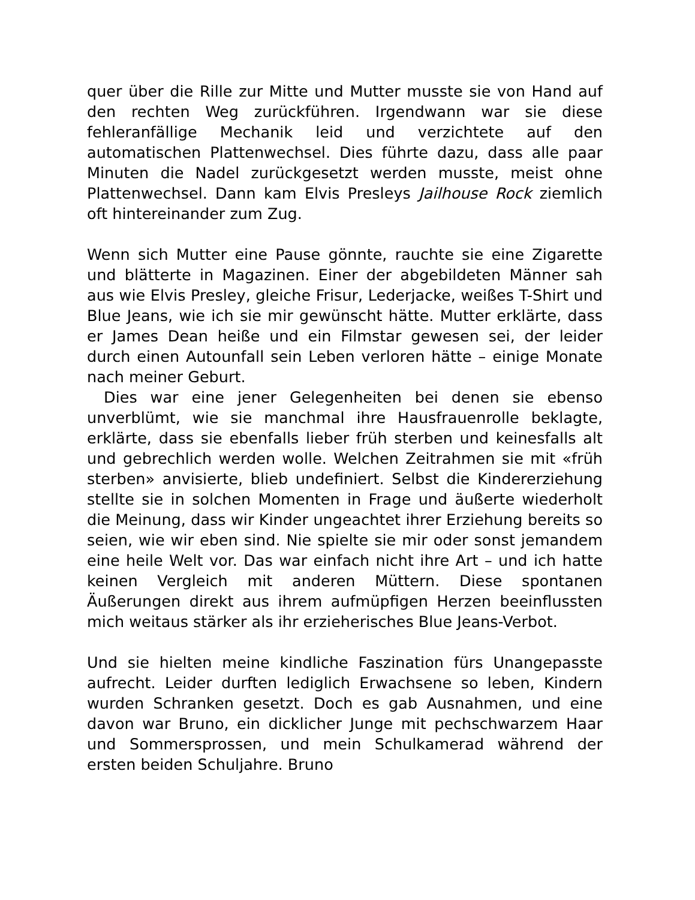quer über die Rille zur Mitte und Mutter musste sie von Hand auf den rechten Weg zurückführen. Irgendwann war sie diese fehleranfällige Mechanik leid und verzichtete auf den automatischen Plattenwechsel. Dies führte dazu, dass alle paar Minuten die Nadel zurückgesetzt werden musste, meist ohne Plattenwechsel. Dann kam Elvis Presleys Jailhouse Rock ziemlich oft hintereinander zum Zug.
Wenn sich Mutter eine Pause gönnte, rauchte sie eine Zigarette und blätterte in Magazinen. Einer der abgebildeten Männer sah aus wie Elvis Presley, gleiche Frisur, Lederjacke, weißes T-Shirt und Blue Jeans, wie ich sie mir gewünscht hätte. Mutter erklärte, dass er James Dean heiße und ein Filmstar gewesen sei, der leider durch einen Autounfall sein Leben verloren hätte – einige Monate nach meiner Geburt.
Dies war eine jener Gelegenheiten bei denen sie ebenso unverblümt, wie sie manchmal ihre Hausfrauenrolle beklagte, erklärte, dass sie ebenfalls lieber früh sterben und keinesfalls alt und gebrechlich werden wolle. Welchen Zeitrahmen sie mit «früh sterben» anvisierte, blieb undefiniert. Selbst die Kindererziehung stellte sie in solchen Momenten in Frage und äußerte wiederholt die Meinung, dass wir Kinder ungeachtet ihrer Erziehung bereits so seien, wie wir eben sind. Nie spielte sie mir oder sonst jemandem eine heile Welt vor. Das war einfach nicht ihre Art – und ich hatte keinen Vergleich mit anderen Müttern. Diese spontanen Äußerungen direkt aus ihrem aufmüpfigen Herzen beeinflussten mich weitaus stärker als ihr erzieherisches Blue Jeans-Verbot.
Und sie hielten meine kindliche Faszination fürs Unangepasste aufrecht. Leider durften lediglich Erwachsene so leben, Kindern wurden Schranken gesetzt. Doch es gab Ausnahmen, und eine davon war Bruno, ein dicklicher Junge mit pechschwarzem Haar und Sommersprossen, und mein Schulkamerad während der ersten beiden Schuljahre. Bruno